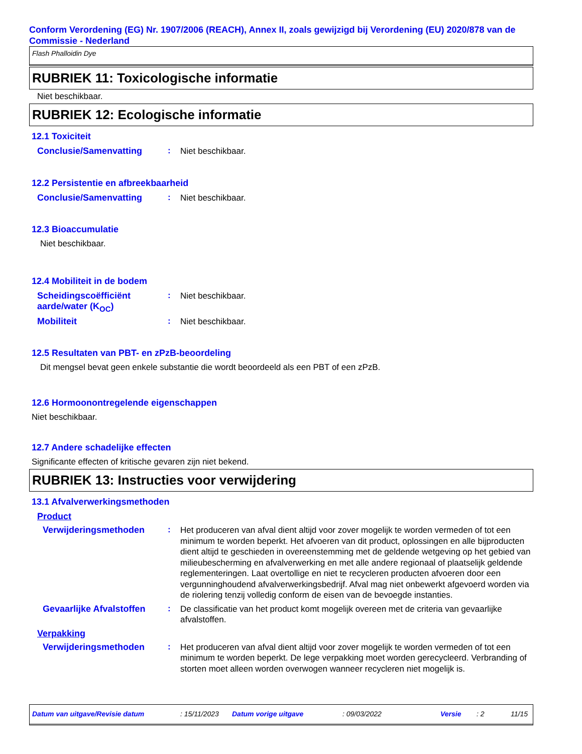Conform Verordening (EG) Nr. 1907/2006 (REACH), Annex II, zoals gewijzigd bij Verordening (EU) 2020/878 van de Commissie - Nederland
Flash Phalloidin Dye
RUBRIEK 11: Toxicologische informatie
Niet beschikbaar.
RUBRIEK 12: Ecologische informatie
12.1 Toxiciteit
Conclusie/Samenvatting :
Niet beschikbaar.
12.2 Persistentie en afbreekbaarheid
Conclusie/Samenvatting :
Niet beschikbaar.
12.3 Bioaccumulatie
Niet beschikbaar.
12.4 Mobiliteit in de bodem
Scheidingscoëfficiënt aarde/water (K<sub>OC</sub>)
:
Niet beschikbaar.
Mobiliteit :
Niet beschikbaar.
12.5 Resultaten van PBT- en zPzB-beoordeling
Dit mengsel bevat geen enkele substantie die wordt beoordeeld als een PBT of een zPzB.
12.6 Hormoonontregelende eigenschappen
Niet beschikbaar.
12.7 Andere schadelijke effecten
Significante effecten of kritische gevaren zijn niet bekend.
RUBRIEK 13: Instructies voor verwijdering
13.1 Afvalverwerkingsmethoden
Product
Verwijderingsmethoden :
Het produceren van afval dient altijd voor zover mogelijk te worden vermeden of tot een minimum te worden beperkt. Het afvoeren van dit product, oplossingen en alle bijproducten dient altijd te geschieden in overeenstemming met de geldende wetgeving op het gebied van milieubescherming en afvalverwerking en met alle andere regionaal of plaatselijk geldende reglementeringen. Laat overtollige en niet te recycleren producten afvoeren door een vergunninghoudend afvalverwerkingsbedrijf. Afval mag niet onbewerkt afgevoerd worden via de riolering tenzij volledig conform de eisen van de bevoegde instanties.
Gevaarlijke Afvalstoffen
:
De classificatie van het product komt mogelijk overeen met de criteria van gevaarlijke afvalstoffen.
Verpakking
Verwijderingsmethoden :
Het produceren van afval dient altijd voor zover mogelijk te worden vermeden of tot een minimum te worden beperkt. De lege verpakking moet worden gerecycleerd. Verbranding of storten moet alleen worden overwogen wanneer recycleren niet mogelijk is.
Datum van uitgave/Revisie datum: 15/11/2023 Datum vorige uitgave: 09/03/2022 Versie: 2 11/15